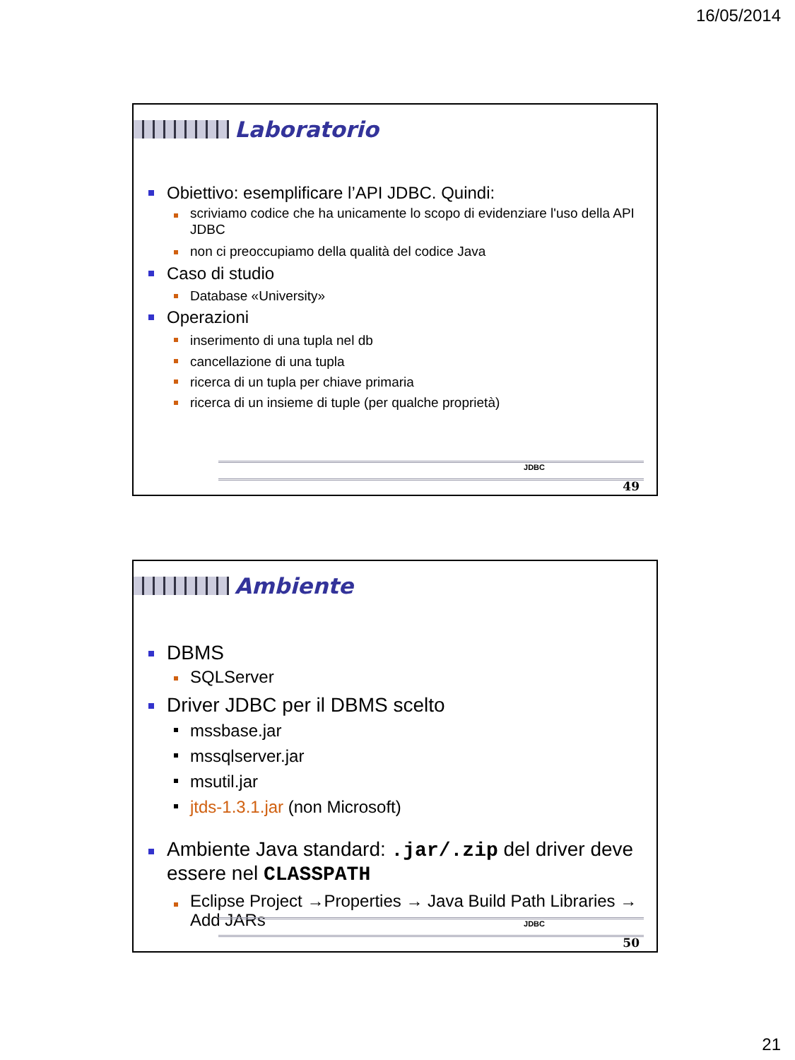16/05/2014
Laboratorio
Obiettivo: esemplificare l’API JDBC. Quindi:
scriviamo codice che ha unicamente lo scopo di evidenziare l'uso della API JDBC
non ci preoccupiamo della qualità del codice Java
Caso di studio
Database «University»
Operazioni
inserimento di una tupla nel db
cancellazione di una tupla
ricerca di un tupla per chiave primaria
ricerca di un insieme di tuple (per qualche proprietà)
JDBC
49
Ambiente
DBMS
SQLServer
Driver JDBC per il DBMS scelto
mssbase.jar
mssqlserver.jar
msutil.jar
jtds-1.3.1.jar (non Microsoft)
Ambiente Java standard: .jar/.zip del driver deve essere nel CLASSPATH
Eclipse Project →Properties → Java Build Path Libraries → Add JARs
JDBC
50
21